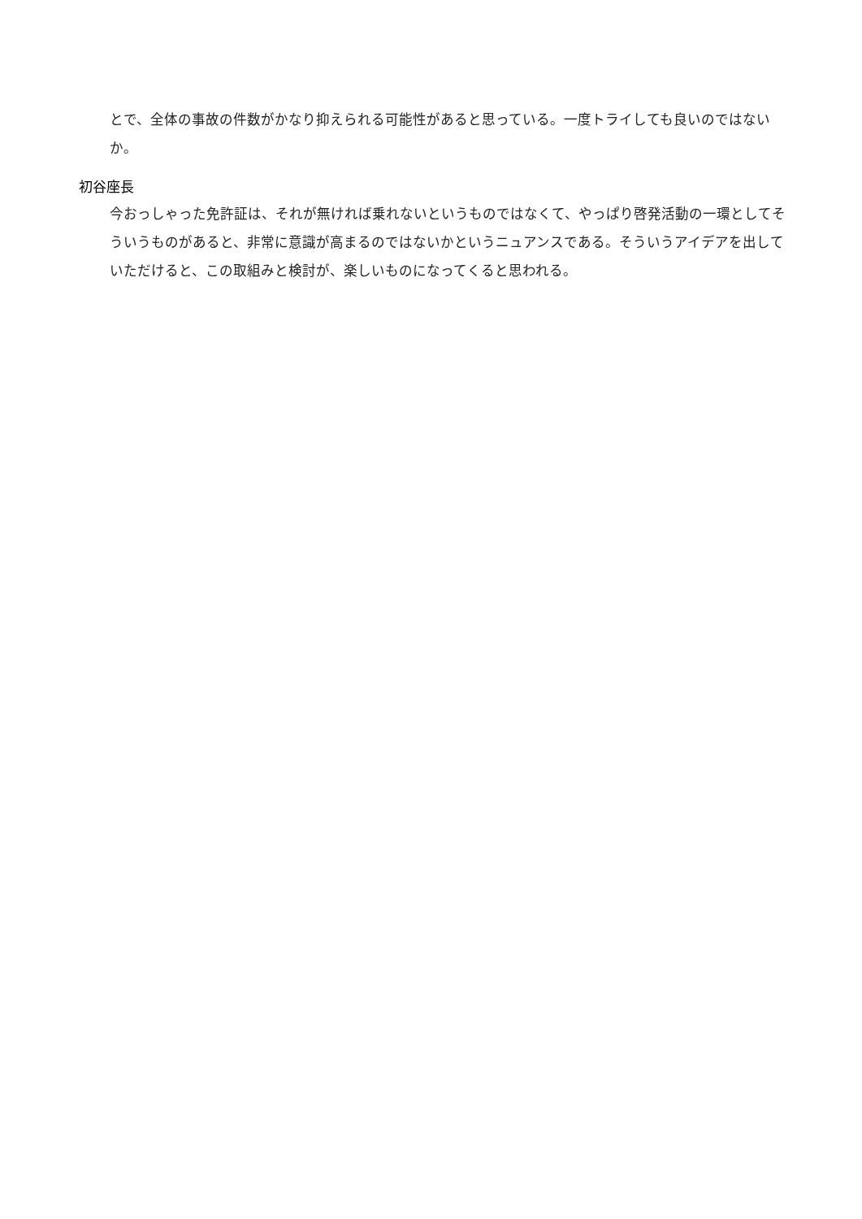とで、全体の事故の件数がかなり抑えられる可能性があると思っている。一度トライしても良いのではないか。
初谷座長
今おっしゃった免許証は、それが無ければ乗れないというものではなくて、やっぱり啓発活動の一環としてそういうものがあると、非常に意識が高まるのではないかというニュアンスである。そういうアイデアを出していただけると、この取組みと検討が、楽しいものになってくると思われる。